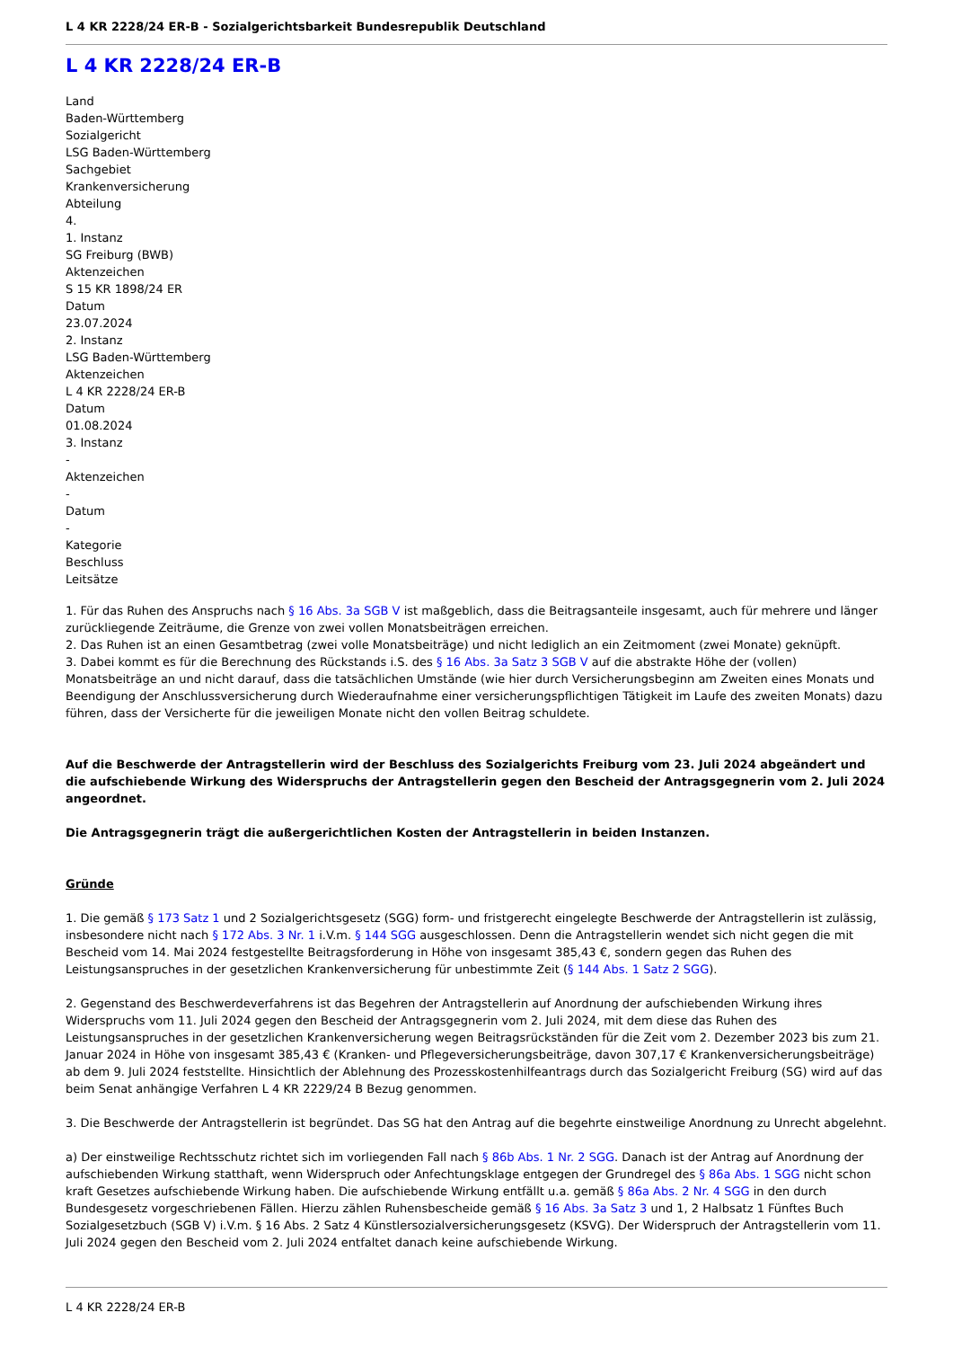L 4 KR 2228/24 ER-B - Sozialgerichtsbarkeit Bundesrepublik Deutschland
L 4 KR 2228/24 ER-B
Land
Baden-Württemberg
Sozialgericht
LSG Baden-Württemberg
Sachgebiet
Krankenversicherung
Abteilung
4.
1. Instanz
SG Freiburg (BWB)
Aktenzeichen
S 15 KR 1898/24 ER
Datum
23.07.2024
2. Instanz
LSG Baden-Württemberg
Aktenzeichen
L 4 KR 2228/24 ER-B
Datum
01.08.2024
3. Instanz
-
Aktenzeichen
-
Datum
-
Kategorie
Beschluss
Leitsätze
1. Für das Ruhen des Anspruchs nach § 16 Abs. 3a SGB V ist maßgeblich, dass die Beitragsanteile insgesamt, auch für mehrere und länger zurückliegende Zeiträume, die Grenze von zwei vollen Monatsbeiträgen erreichen.
2. Das Ruhen ist an einen Gesamtbetrag (zwei volle Monatsbeiträge) und nicht lediglich an ein Zeitmoment (zwei Monate) geknüpft.
3. Dabei kommt es für die Berechnung des Rückstands i.S. des § 16 Abs. 3a Satz 3 SGB V auf die abstrakte Höhe der (vollen) Monatsbeiträge an und nicht darauf, dass die tatsächlichen Umstände (wie hier durch Versicherungsbeginn am Zweiten eines Monats und Beendigung der Anschlussversicherung durch Wiederaufnahme einer versicherungspflichtigen Tätigkeit im Laufe des zweiten Monats) dazu führen, dass der Versicherte für die jeweiligen Monate nicht den vollen Beitrag schuldete.
Auf die Beschwerde der Antragstellerin wird der Beschluss des Sozialgerichts Freiburg vom 23. Juli 2024 abgeändert und die aufschiebende Wirkung des Widerspruchs der Antragstellerin gegen den Bescheid der Antragsgegnerin vom 2. Juli 2024 angeordnet.
Die Antragsgegnerin trägt die außergerichtlichen Kosten der Antragstellerin in beiden Instanzen.
Gründe
1. Die gemäß § 173 Satz 1 und 2 Sozialgerichtsgesetz (SGG) form- und fristgerecht eingelegte Beschwerde der Antragstellerin ist zulässig, insbesondere nicht nach § 172 Abs. 3 Nr. 1 i.V.m. § 144 SGG ausgeschlossen. Denn die Antragstellerin wendet sich nicht gegen die mit Bescheid vom 14. Mai 2024 festgestellte Beitragsforderung in Höhe von insgesamt 385,43 €, sondern gegen das Ruhen des Leistungsanspruches in der gesetzlichen Krankenversicherung für unbestimmte Zeit (§ 144 Abs. 1 Satz 2 SGG).
2. Gegenstand des Beschwerdeverfahrens ist das Begehren der Antragstellerin auf Anordnung der aufschiebenden Wirkung ihres Widerspruchs vom 11. Juli 2024 gegen den Bescheid der Antragsgegnerin vom 2. Juli 2024, mit dem diese das Ruhen des Leistungsanspruches in der gesetzlichen Krankenversicherung wegen Beitragsrückständen für die Zeit vom 2. Dezember 2023 bis zum 21. Januar 2024 in Höhe von insgesamt 385,43 € (Kranken- und Pflegeversicherungsbeiträge, davon 307,17 € Krankenversicherungsbeiträge) ab dem 9. Juli 2024 feststellte. Hinsichtlich der Ablehnung des Prozesskostenhilfeantrags durch das Sozialgericht Freiburg (SG) wird auf das beim Senat anhängige Verfahren L 4 KR 2229/24 B Bezug genommen.
3. Die Beschwerde der Antragstellerin ist begründet. Das SG hat den Antrag auf die begehrte einstweilige Anordnung zu Unrecht abgelehnt.
a) Der einstweilige Rechtsschutz richtet sich im vorliegenden Fall nach § 86b Abs. 1 Nr. 2 SGG. Danach ist der Antrag auf Anordnung der aufschiebenden Wirkung statthaft, wenn Widerspruch oder Anfechtungsklage entgegen der Grundregel des § 86a Abs. 1 SGG nicht schon kraft Gesetzes aufschiebende Wirkung haben. Die aufschiebende Wirkung entfällt u.a. gemäß § 86a Abs. 2 Nr. 4 SGG in den durch Bundesgesetz vorgeschriebenen Fällen. Hierzu zählen Ruhensbescheide gemäß § 16 Abs. 3a Satz 3 und 1, 2 Halbsatz 1 Fünftes Buch Sozialgesetzbuch (SGB V) i.V.m. § 16 Abs. 2 Satz 4 Künstlersozialversicherungsgesetz (KSVG). Der Widerspruch der Antragstellerin vom 11. Juli 2024 gegen den Bescheid vom 2. Juli 2024 entfaltet danach keine aufschiebende Wirkung.
L 4 KR 2228/24 ER-B